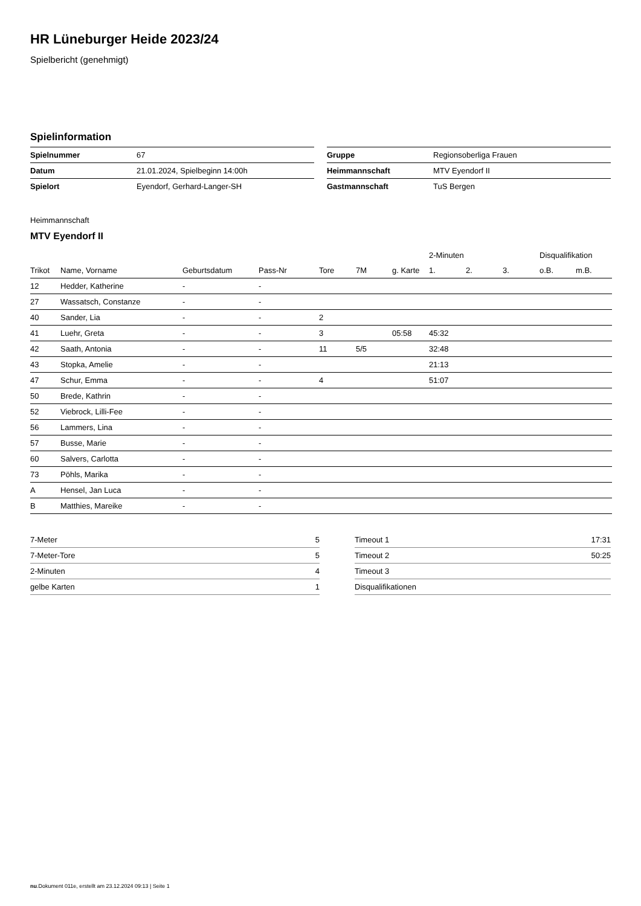HR Lüneburger Heide 2023/24
Spielbericht (genehmigt)
Spielinformation
| Spielnummer | 67 |
| Datum | 21.01.2024, Spielbeginn 14:00h |
| Spielort | Eyendorf, Gerhard-Langer-SH |
| Gruppe | Regionsoberliga Frauen |
| Heimmannschaft | MTV Eyendorf II |
| Gastmannschaft | TuS Bergen |
Heimmannschaft
MTV Eyendorf II
| | | | | | | | 2-Minuten | | | Disqualifikation | |
| --- | --- | --- | --- | --- | --- | --- | --- | --- | --- | --- | --- |
| Trikot | Name, Vorname | Geburtsdatum | Pass-Nr | Tore | 7M | g. Karte | 1. | 2. | 3. | o.B. | m.B. |
| 12 | Hedder, Katherine | - | - | | | | | | | | |
| 27 | Wassatsch, Constanze | - | - | | | | | | | | |
| 40 | Sander, Lia | - | - | 2 | | | | | | | |
| 41 | Luehr, Greta | - | - | 3 | | 05:58 | 45:32 | | | | |
| 42 | Saath, Antonia | - | - | 11 | 5/5 | | 32:48 | | | | |
| 43 | Stopka, Amelie | - | - | | | | 21:13 | | | | |
| 47 | Schur, Emma | - | - | 4 | | | 51:07 | | | | |
| 50 | Brede, Kathrin | - | - | | | | | | | | |
| 52 | Viebrock, Lilli-Fee | - | - | | | | | | | | |
| 56 | Lammers, Lina | - | - | | | | | | | | |
| 57 | Busse, Marie | - | - | | | | | | | | |
| 60 | Salvers, Carlotta | - | - | | | | | | | | |
| 73 | Pöhls, Marika | - | - | | | | | | | | |
| A | Hensel, Jan Luca | - | - | | | | | | | | |
| B | Matthies, Mareike | - | - | | | | | | | | |
| 7-Meter | 5 |
| 7-Meter-Tore | 5 |
| 2-Minuten | 4 |
| gelbe Karten | 1 |
| Timeout 1 | 17:31 |
| Timeout 2 | 50:25 |
| Timeout 3 | |
| Disqualifikationen | |
nu.Dokument 011e, erstellt am 23.12.2024 09:13 | Seite 1